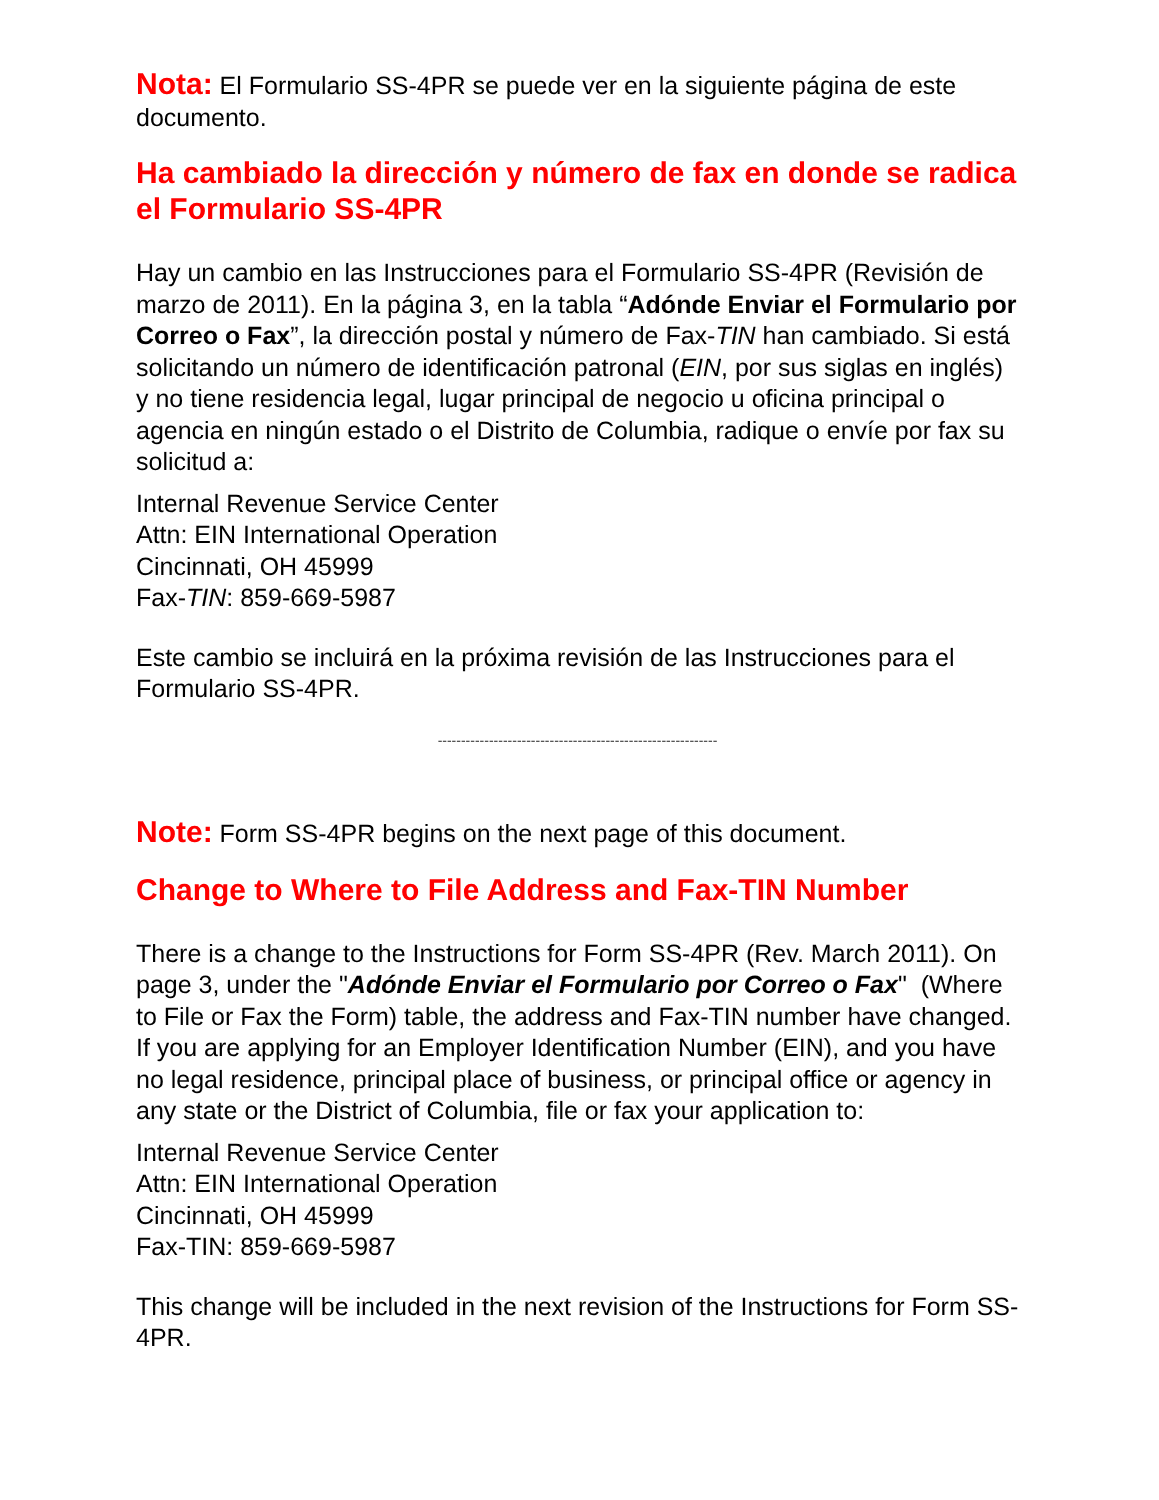Nota: El Formulario SS-4PR se puede ver en la siguiente página de este documento.
Ha cambiado la dirección y número de fax en donde se radica el Formulario SS-4PR
Hay un cambio en las Instrucciones para el Formulario SS-4PR (Revisión de marzo de 2011). En la página 3, en la tabla “Adónde Enviar el Formulario por Correo o Fax”, la dirección postal y número de Fax-TIN han cambiado. Si está solicitando un número de identificación patronal (EIN, por sus siglas en inglés) y no tiene residencia legal, lugar principal de negocio u oficina principal o agencia en ningún estado o el Distrito de Columbia, radique o envíe por fax su solicitud a:
Internal Revenue Service Center
Attn: EIN International Operation
Cincinnati, OH 45999
Fax-TIN: 859-669-5987
Este cambio se incluirá en la próxima revisión de las Instrucciones para el Formulario SS-4PR.
------------------------------------------------------------
Note: Form SS-4PR begins on the next page of this document.
Change to Where to File Address and Fax-TIN Number
There is a change to the Instructions for Form SS-4PR (Rev. March 2011). On page 3, under the "Adónde Enviar el Formulario por Correo o Fax" (Where to File or Fax the Form) table, the address and Fax-TIN number have changed. If you are applying for an Employer Identification Number (EIN), and you have no legal residence, principal place of business, or principal office or agency in any state or the District of Columbia, file or fax your application to:
Internal Revenue Service Center
Attn: EIN International Operation
Cincinnati, OH 45999
Fax-TIN: 859-669-5987
This change will be included in the next revision of the Instructions for Form SS-4PR.